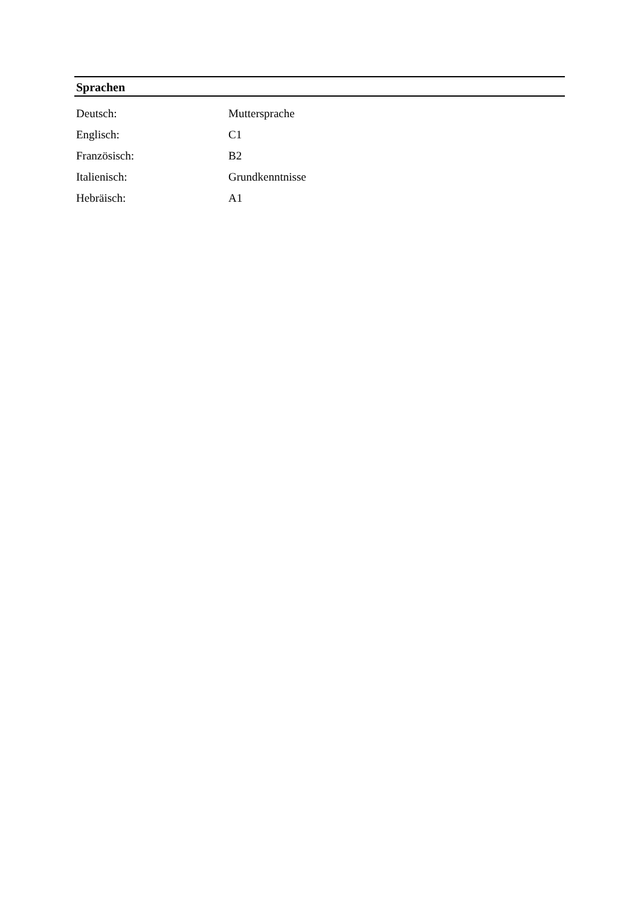Sprachen
| Deutsch: | Muttersprache |
| Englisch: | C1 |
| Französisch: | B2 |
| Italienisch: | Grundkenntnisse |
| Hebräisch: | A1 |